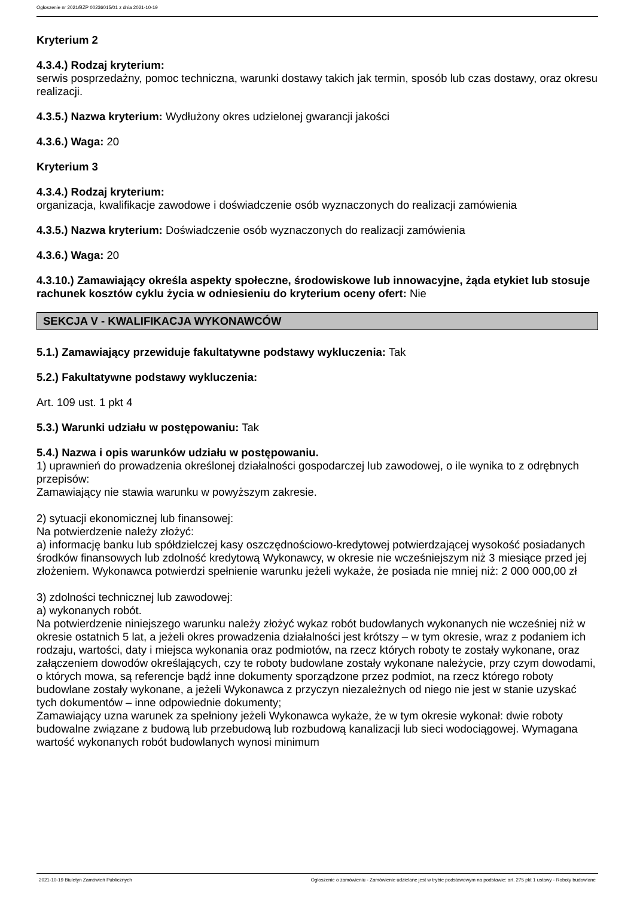Ogłoszenie nr 2021/BZP 00236015/01 z dnia 2021-10-19
Kryterium 2
4.3.4.) Rodzaj kryterium:
serwis posprzedażny, pomoc techniczna, warunki dostawy takich jak termin, sposób lub czas dostawy, oraz okresu realizacji.
4.3.5.) Nazwa kryterium: Wydłużony okres udzielonej gwarancji jakości
4.3.6.) Waga: 20
Kryterium 3
4.3.4.) Rodzaj kryterium:
organizacja, kwalifikacje zawodowe i doświadczenie osób wyznaczonych do realizacji zamówienia
4.3.5.) Nazwa kryterium: Doświadczenie osób wyznaczonych do realizacji zamówienia
4.3.6.) Waga: 20
4.3.10.) Zamawiający określa aspekty społeczne, środowiskowe lub innowacyjne, żąda etykiet lub stosuje rachunek kosztów cyklu życia w odniesieniu do kryterium oceny ofert: Nie
SEKCJA V - KWALIFIKACJA WYKONAWCÓW
5.1.) Zamawiający przewiduje fakultatywne podstawy wykluczenia: Tak
5.2.) Fakultatywne podstawy wykluczenia:
Art. 109 ust. 1 pkt 4
5.3.) Warunki udziału w postępowaniu: Tak
5.4.) Nazwa i opis warunków udziału w postępowaniu.
1) uprawnień do prowadzenia określonej działalności gospodarczej lub zawodowej, o ile wynika to z odrębnych przepisów:
Zamawiający nie stawia warunku w powyższym zakresie.
2) sytuacji ekonomicznej lub finansowej:
Na potwierdzenie należy złożyć:
a) informację banku lub spółdzielczej kasy oszczędnościowo-kredytowej potwierdzającej wysokość posiadanych środków finansowych lub zdolność kredytową Wykonawcy, w okresie nie wcześniejszym niż 3 miesiące przed jej złożeniem. Wykonawca potwierdzi spełnienie warunku jeżeli wykaże, że posiada nie mniej niż: 2 000 000,00 zł
3) zdolności technicznej lub zawodowej:
a) wykonanych robót.
Na potwierdzenie niniejszego warunku należy złożyć wykaz robót budowlanych wykonanych nie wcześniej niż w okresie ostatnich 5 lat, a jeżeli okres prowadzenia działalności jest krótszy – w tym okresie, wraz z podaniem ich rodzaju, wartości, daty i miejsca wykonania oraz podmiotów, na rzecz których roboty te zostały wykonane, oraz załączeniem dowodów określających, czy te roboty budowlane zostały wykonane należycie, przy czym dowodami, o których mowa, są referencje bądź inne dokumenty sporządzone przez podmiot, na rzecz którego roboty budowlane zostały wykonane, a jeżeli Wykonawca z przyczyn niezależnych od niego nie jest w stanie uzyskać tych dokumentów – inne odpowiednie dokumenty;
Zamawiający uzna warunek za spełniony jeżeli Wykonawca wykaże, że w tym okresie wykonał: dwie roboty budowalne związane z budową lub przebudową lub rozbudową kanalizacji lub sieci wodociągowej. Wymagana wartość wykonanych robót budowlanych wynosi minimum
2021-10-19 Biuletyn Zamówień Publicznych Ogłoszenie o zamówieniu - Zamówienie udzielane jest w trybie podstawowym na podstawie: art. 275 pkt 1 ustawy - Roboty budowlane